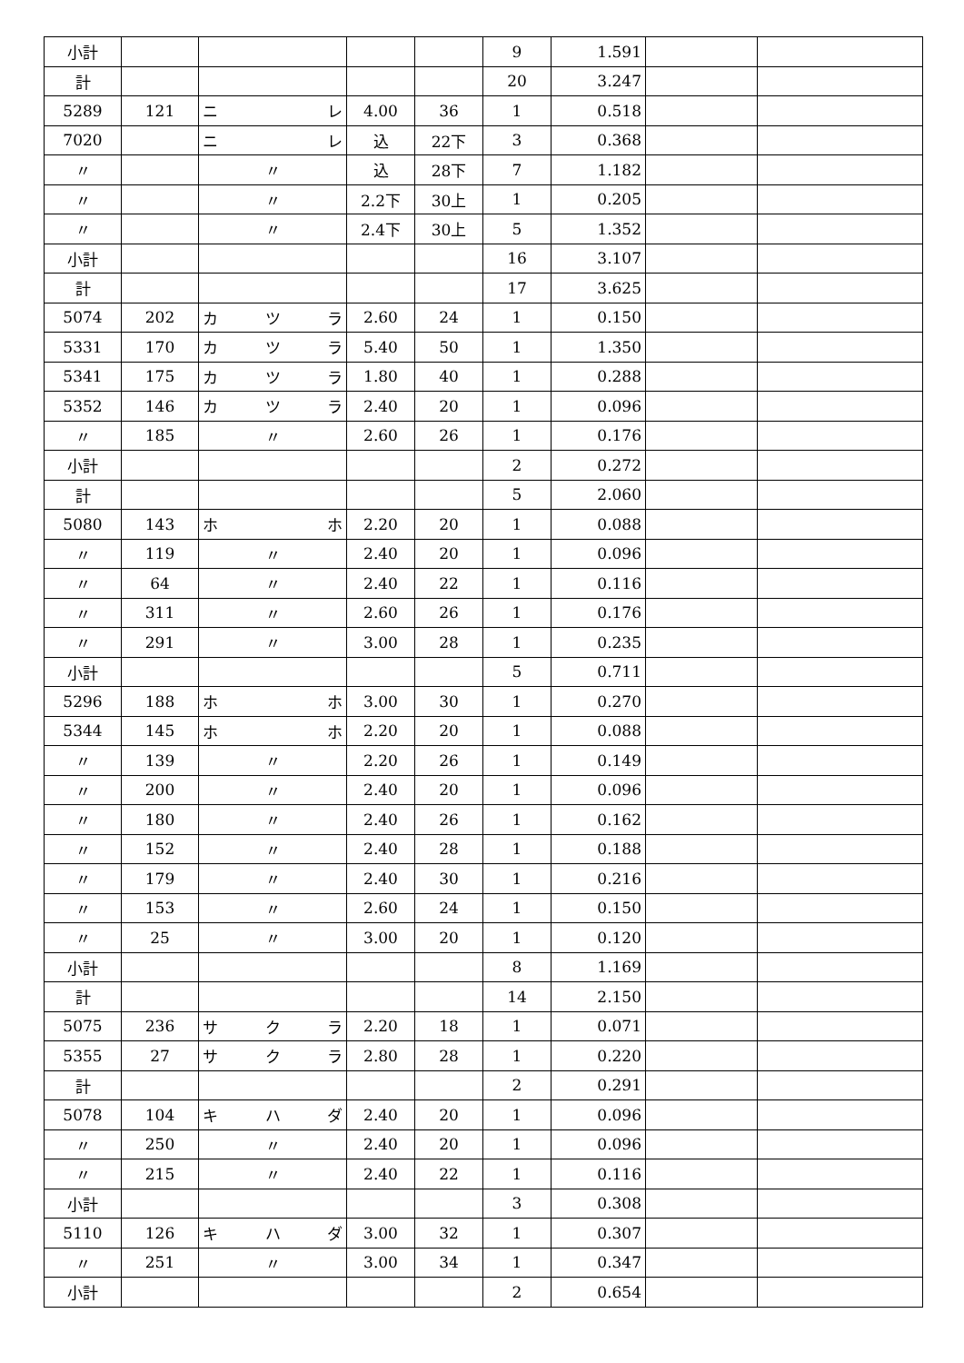| 小計 | | | | | 9 | 1.591 | | |
| 計 | | | | | 20 | 3.247 | | |
| 5289 | 121 | ニ レ | 4.00 | 36 | 1 | 0.518 | | |
| 7020 | | ニ レ | 込 | 22下 | 3 | 0.368 | | |
| 〃 | | 〃 | 込 | 28下 | 7 | 1.182 | | |
| 〃 | | 〃 | 2.2下 | 30上 | 1 | 0.205 | | |
| 〃 | | 〃 | 2.4下 | 30上 | 5 | 1.352 | | |
| 小計 | | | | | 16 | 3.107 | | |
| 計 | | | | | 17 | 3.625 | | |
| 5074 | 202 | カ ツ ラ | 2.60 | 24 | 1 | 0.150 | | |
| 5331 | 170 | カ ツ ラ | 5.40 | 50 | 1 | 1.350 | | |
| 5341 | 175 | カ ツ ラ | 1.80 | 40 | 1 | 0.288 | | |
| 5352 | 146 | カ ツ ラ | 2.40 | 20 | 1 | 0.096 | | |
| 〃 | 185 | 〃 | 2.60 | 26 | 1 | 0.176 | | |
| 小計 | | | | | 2 | 0.272 | | |
| 計 | | | | | 5 | 2.060 | | |
| 5080 | 143 | ホ ホ | 2.20 | 20 | 1 | 0.088 | | |
| 〃 | 119 | 〃 | 2.40 | 20 | 1 | 0.096 | | |
| 〃 | 64 | 〃 | 2.40 | 22 | 1 | 0.116 | | |
| 〃 | 311 | 〃 | 2.60 | 26 | 1 | 0.176 | | |
| 〃 | 291 | 〃 | 3.00 | 28 | 1 | 0.235 | | |
| 小計 | | | | | 5 | 0.711 | | |
| 5296 | 188 | ホ ホ | 3.00 | 30 | 1 | 0.270 | | |
| 5344 | 145 | ホ ホ | 2.20 | 20 | 1 | 0.088 | | |
| 〃 | 139 | 〃 | 2.20 | 26 | 1 | 0.149 | | |
| 〃 | 200 | 〃 | 2.40 | 20 | 1 | 0.096 | | |
| 〃 | 180 | 〃 | 2.40 | 26 | 1 | 0.162 | | |
| 〃 | 152 | 〃 | 2.40 | 28 | 1 | 0.188 | | |
| 〃 | 179 | 〃 | 2.40 | 30 | 1 | 0.216 | | |
| 〃 | 153 | 〃 | 2.60 | 24 | 1 | 0.150 | | |
| 〃 | 25 | 〃 | 3.00 | 20 | 1 | 0.120 | | |
| 小計 | | | | | 8 | 1.169 | | |
| 計 | | | | | 14 | 2.150 | | |
| 5075 | 236 | サ ク ラ | 2.20 | 18 | 1 | 0.071 | | |
| 5355 | 27 | サ ク ラ | 2.80 | 28 | 1 | 0.220 | | |
| 計 | | | | | 2 | 0.291 | | |
| 5078 | 104 | キ ハ ダ | 2.40 | 20 | 1 | 0.096 | | |
| 〃 | 250 | 〃 | 2.40 | 20 | 1 | 0.096 | | |
| 〃 | 215 | 〃 | 2.40 | 22 | 1 | 0.116 | | |
| 小計 | | | | | 3 | 0.308 | | |
| 5110 | 126 | キ ハ ダ | 3.00 | 32 | 1 | 0.307 | | |
| 〃 | 251 | 〃 | 3.00 | 34 | 1 | 0.347 | | |
| 小計 | | | | | 2 | 0.654 | | |